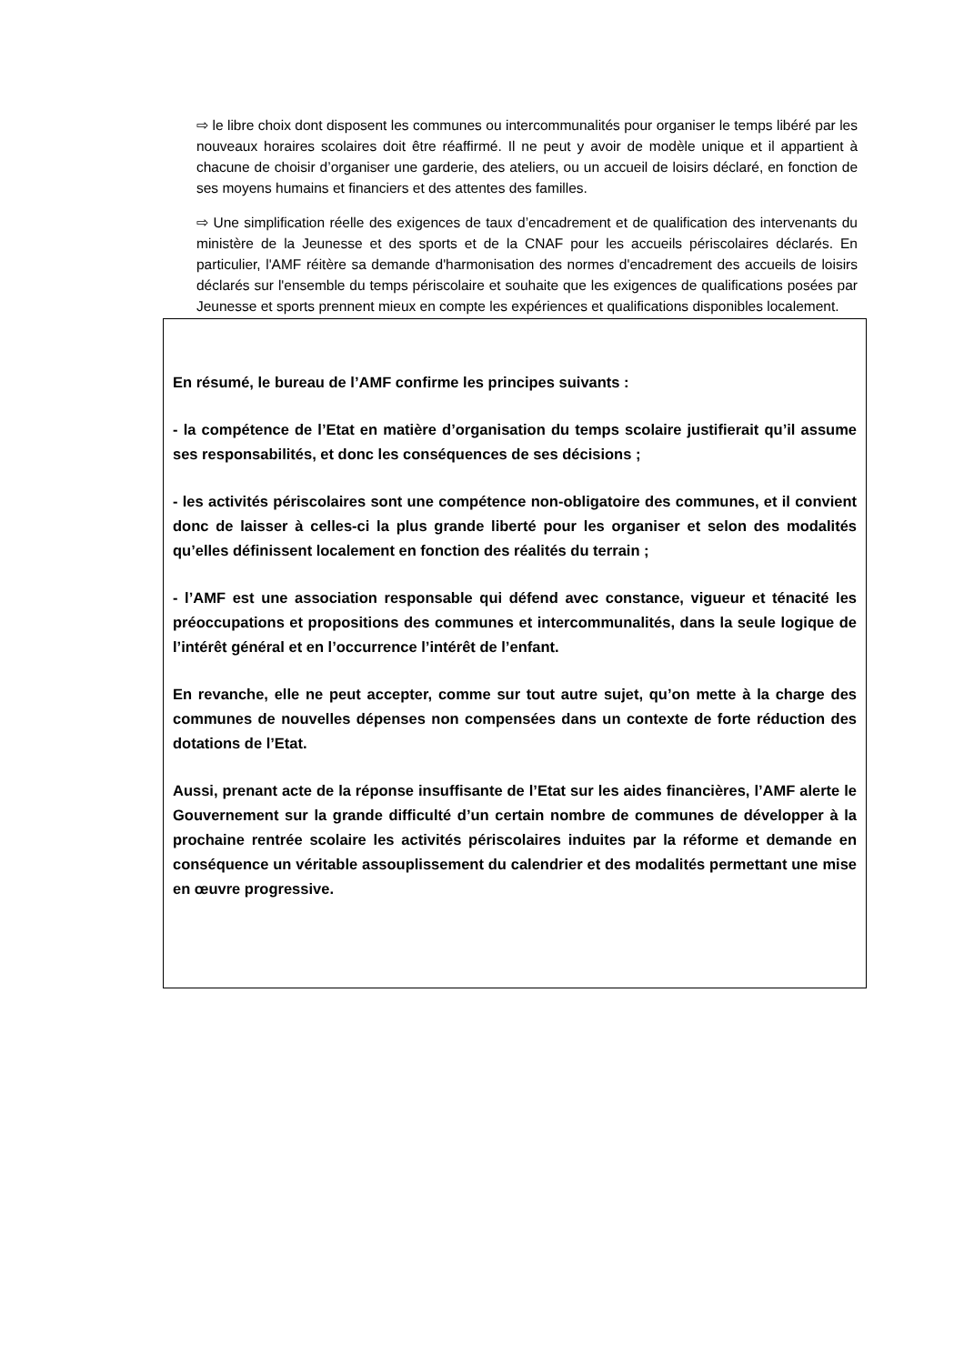⇨ le libre choix dont disposent les communes ou intercommunalités pour organiser le temps libéré par les nouveaux horaires scolaires doit être réaffirmé. Il ne peut y avoir de modèle unique et il appartient à chacune de choisir d’organiser une garderie, des ateliers, ou un accueil de loisirs déclaré, en fonction de ses moyens humains et financiers et des attentes des familles.
⇨ Une simplification réelle des exigences de taux d’encadrement et de qualification des intervenants du ministère de la Jeunesse et des sports et de la CNAF pour les accueils périscolaires déclarés. En particulier, l'AMF réitère sa demande d'harmonisation des normes d'encadrement des accueils de loisirs déclarés sur l'ensemble du temps périscolaire et souhaite que les exigences de qualifications posées par Jeunesse et sports prennent mieux en compte les expériences et qualifications disponibles localement.
En résumé, le bureau de l’AMF confirme les principes suivants :
- la compétence de l’Etat en matière d’organisation du temps scolaire justifierait qu’il assume ses responsabilités, et donc les conséquences de ses décisions ;
- les activités périscolaires sont une compétence non-obligatoire des communes, et il convient donc de laisser à celles-ci la plus grande liberté pour les organiser et selon des modalités qu’elles définissent localement en fonction des réalités du terrain ;
- l’AMF est une association responsable qui défend avec constance, vigueur et ténacité les préoccupations et propositions des communes et intercommunalités, dans la seule logique de l’intérêt général et en l’occurrence l’intérêt de l’enfant.
En revanche, elle ne peut accepter, comme sur tout autre sujet, qu’on mette à la charge des communes de nouvelles dépenses non compensées dans un contexte de forte réduction des dotations de l’Etat.
Aussi, prenant acte de la réponse insuffisante de l’Etat sur les aides financières, l’AMF alerte le Gouvernement sur la grande difficulté d’un certain nombre de communes de développer à la prochaine rentrée scolaire les activités périscolaires induites par la réforme et demande en conséquence un véritable assouplissement du calendrier et des modalités permettant une mise en œuvre progressive.